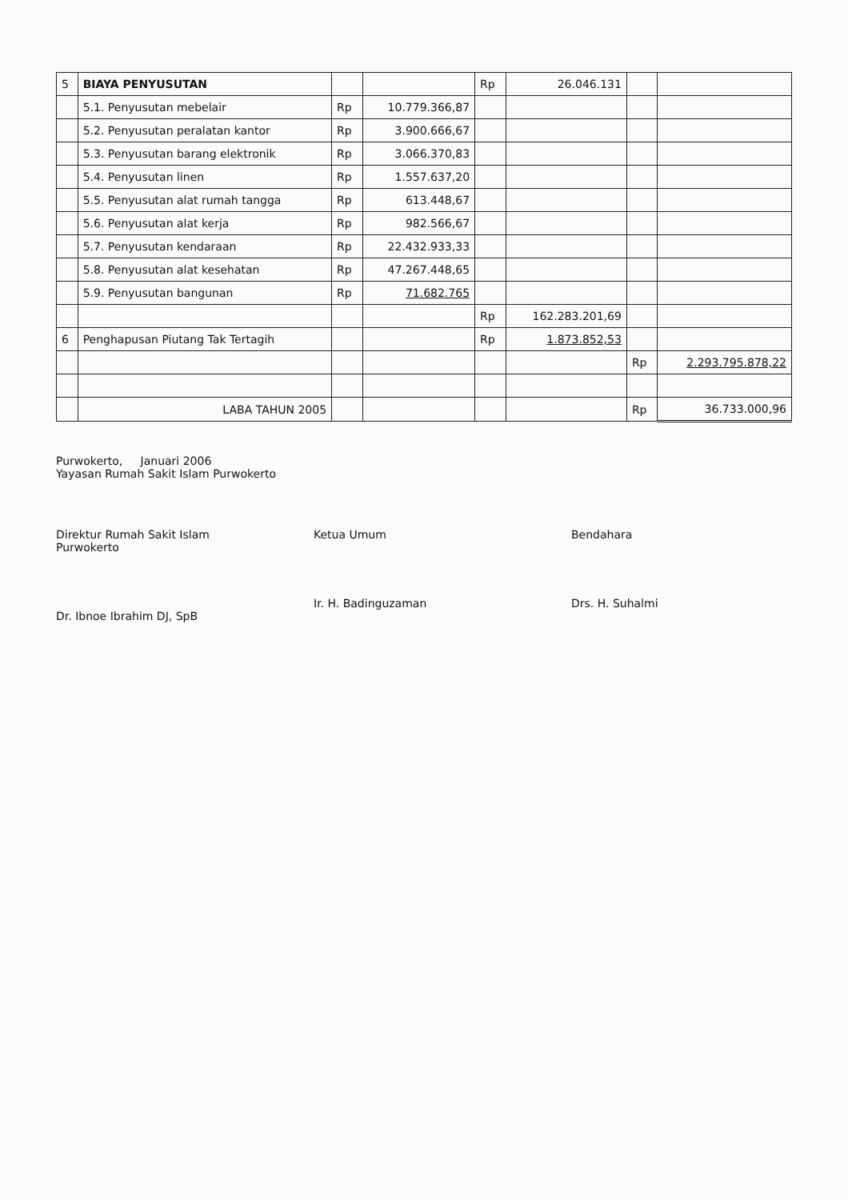| 5 | BIAYA PENYUSUTAN | | | Rp | 26.046.131 | | |
| | 5.1. Penyusutan mebelair | Rp | 10.779.366,87 | | | | |
| | 5.2. Penyusutan peralatan kantor | Rp | 3.900.666,67 | | | | |
| | 5.3. Penyusutan barang elektronik | Rp | 3.066.370,83 | | | | |
| | 5.4. Penyusutan linen | Rp | 1.557.637,20 | | | | |
| | 5.5. Penyusutan alat rumah tangga | Rp | 613.448,67 | | | | |
| | 5.6. Penyusutan alat kerja | Rp | 982.566,67 | | | | |
| | 5.7. Penyusutan kendaraan | Rp | 22.432.933,33 | | | | |
| | 5.8. Penyusutan alat kesehatan | Rp | 47.267.448,65 | | | | |
| | 5.9. Penyusutan bangunan | Rp | 71.682.765 | | | | |
| | | | | Rp | 162.283.201,69 | | |
| 6 | Penghapusan Piutang Tak Tertagih | | | Rp | 1.873.852,53 | | |
| | | | | | | Rp | 2.293.795.878,22 |
| | LABA TAHUN 2005 | | | | | Rp | 36.733.000,96 |
Purwokerto, Januari 2006
Yayasan Rumah Sakit Islam Purwokerto
Direktur Rumah Sakit Islam
Purwokerto
Dr. Ibnoe Ibrahim DJ, SpB
Ketua Umum
Ir. H. Badinguzaman
Bendahara
Drs. H. Suhalmi